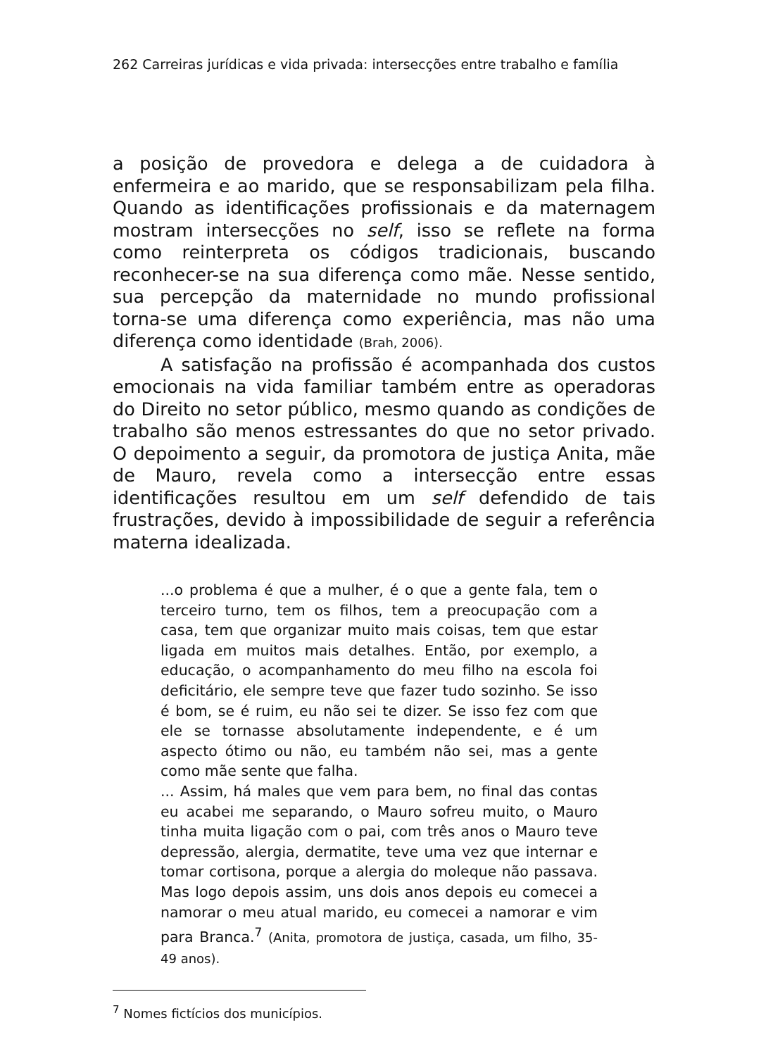262 Carreiras jurídicas e vida privada: intersecções entre trabalho e família
a posição de provedora e delega a de cuidadora à enfermeira e ao marido, que se responsabilizam pela filha. Quando as identificações profissionais e da maternagem mostram intersecções no self, isso se reflete na forma como reinterpreta os códigos tradicionais, buscando reconhecer-se na sua diferença como mãe. Nesse sentido, sua percepção da maternidade no mundo profissional torna-se uma diferença como experiência, mas não uma diferença como identidade (Brah, 2006).
A satisfação na profissão é acompanhada dos custos emocionais na vida familiar também entre as operadoras do Direito no setor público, mesmo quando as condições de trabalho são menos estressantes do que no setor privado. O depoimento a seguir, da promotora de justiça Anita, mãe de Mauro, revela como a intersecção entre essas identificações resultou em um self defendido de tais frustrações, devido à impossibilidade de seguir a referência materna idealizada.
...o problema é que a mulher, é o que a gente fala, tem o terceiro turno, tem os filhos, tem a preocupação com a casa, tem que organizar muito mais coisas, tem que estar ligada em muitos mais detalhes. Então, por exemplo, a educação, o acompanhamento do meu filho na escola foi deficitário, ele sempre teve que fazer tudo sozinho. Se isso é bom, se é ruim, eu não sei te dizer. Se isso fez com que ele se tornasse absolutamente independente, e é um aspecto ótimo ou não, eu também não sei, mas a gente como mãe sente que falha.
... Assim, há males que vem para bem, no final das contas eu acabei me separando, o Mauro sofreu muito, o Mauro tinha muita ligação com o pai, com três anos o Mauro teve depressão, alergia, dermatite, teve uma vez que internar e tomar cortisona, porque a alergia do moleque não passava. Mas logo depois assim, uns dois anos depois eu comecei a namorar o meu atual marido, eu comecei a namorar e vim para Branca.<sup>7</sup> (Anita, promotora de justiça, casada, um filho, 35-49 anos).
<sup>7</sup> Nomes fictícios dos municípios.